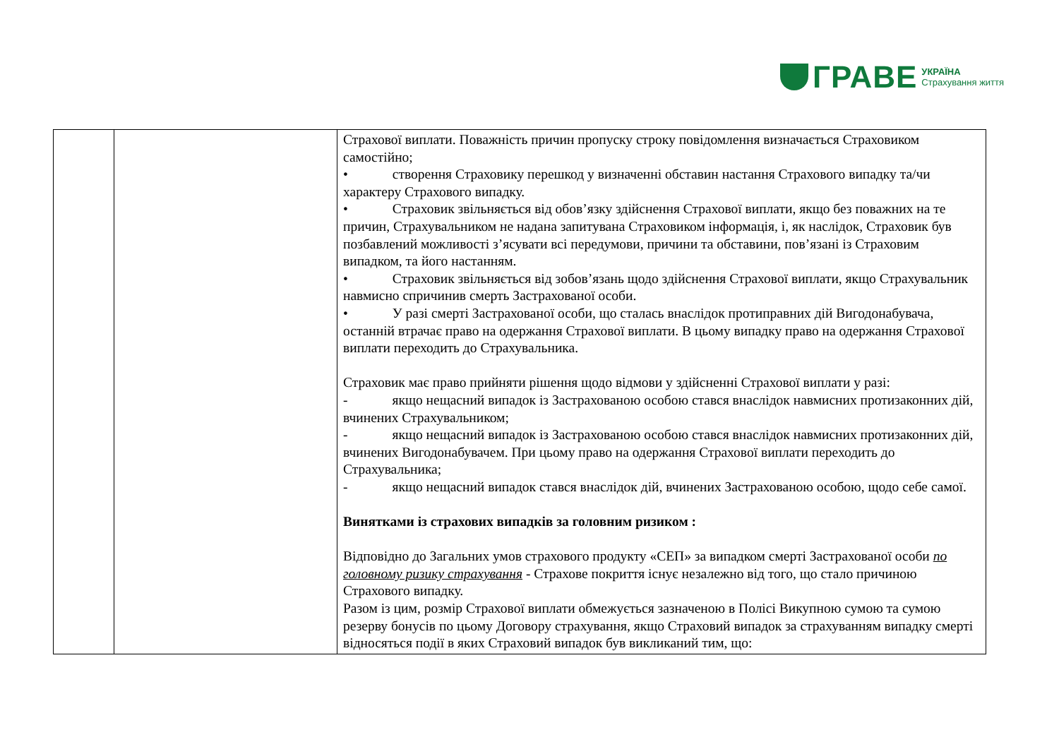ГРАВЕ УКРАЇНА
Страхування життя
| | | Страхової виплати. Поважність причин пропуску строку повідомлення визначається Страховиком самостійно; • створення Страховику перешкод у визначенні обставин настання Страхового випадку та/чи характеру Страхового випадку. • Страховик звільняється від обов’язку здійснення Страхової виплати, якщо без поважних на те причин, Страхувальником не надана запитувана Страховиком інформація, і, як наслідок, Страховик був позбавлений можливості з’ясувати всі передумови, причини та обставини, пов’язані із Страховим випадком, та його настанням. • Страховик звільняється від зобов’язань щодо здійснення Страхової виплати, якщо Страхувальник навмисно спричинив смерть Застрахованої особи. • У разі смерті Застрахованої особи, що сталась внаслідок протиправних дій Вигодонабувача, останній втрачає право на одержання Страхової виплати. В цьому випадку право на одержання Страхової виплати переходить до Страхувальника. Страховик має право прийняти рішення щодо відмови у здійсненні Страхової виплати у разі: - якщо нещасний випадок із Застрахованою особою стався внаслідок навмисних протизаконних дій, вчинених Страхувальником; - якщо нещасний випадок із Застрахованою особою стався внаслідок навмисних протизаконних дій, вчинених Вигодонабувачем. При цьому право на одержання Страхової виплати переходить до Страхувальника; - якщо нещасний випадок стався внаслідок дій, вчинених Застрахованою особою, щодо себе самої. Винятками із страхових випадків за головним ризиком : Відповідно до Загальних умов страхового продукту «СЕП» за випадком смерті Застрахованої особи по головному ризику страхування - Страхове покриття існує незалежно від того, що стало причиною Страхового випадку. Разом із цим, розмір Страхової виплати обмежується зазначеною в Полісі Викупною сумою та сумою резерву бонусів по цьому Договору страхування, якщо Страховий випадок за страхуванням випадку смерті відносяться події в яких Страховий випадок був викликаний тим, що: |